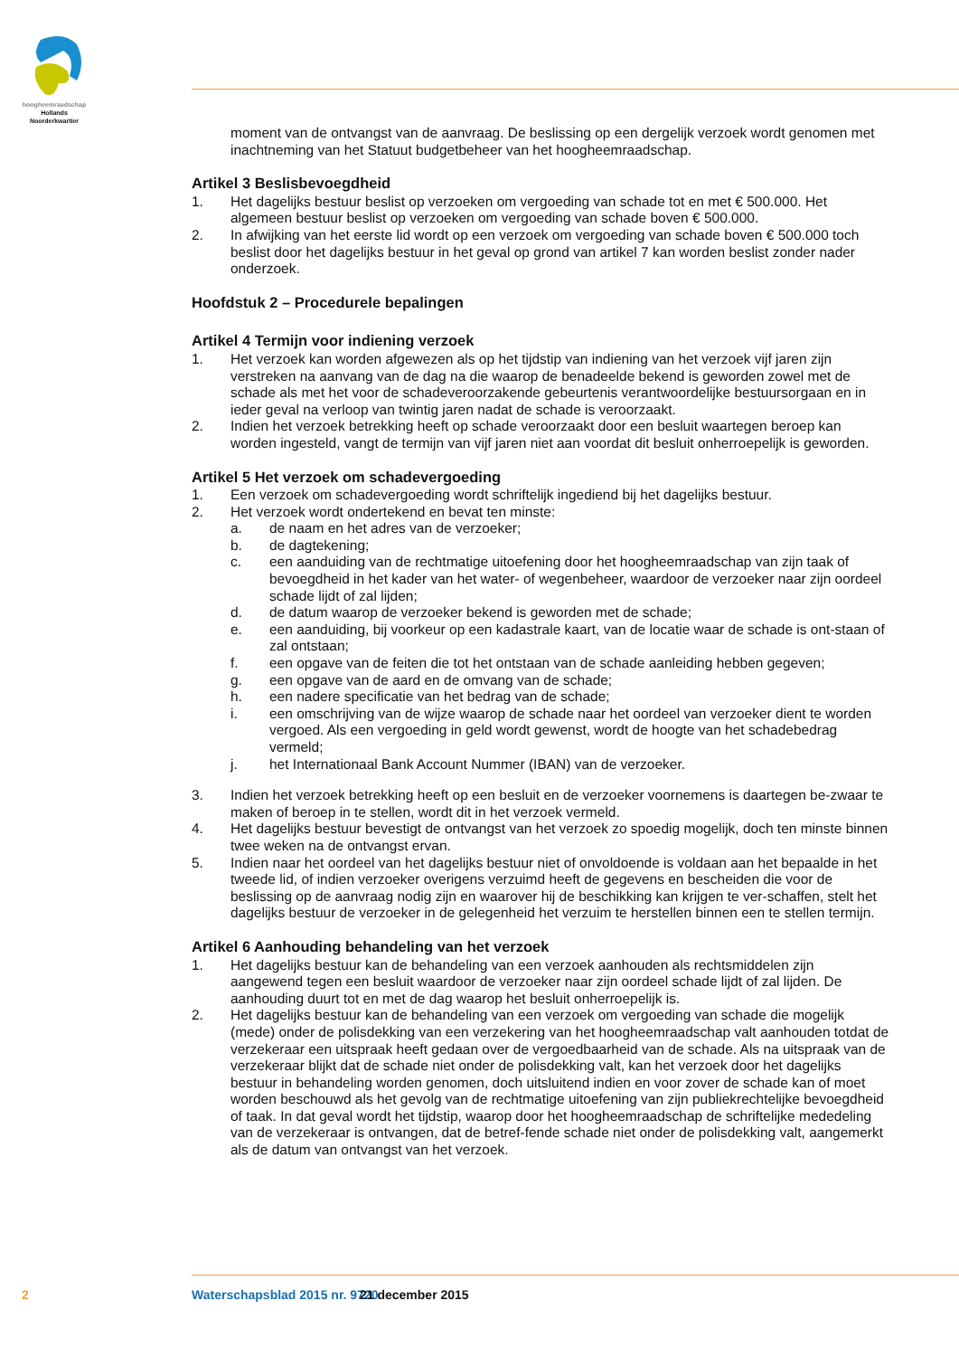hoogheemraadschap
Hollands
Noorderkwartier
moment van de ontvangst van de aanvraag. De beslissing op een dergelijk verzoek wordt genomen met inachtneming van het Statuut budgetbeheer van het hoogheemraadschap.
Artikel 3 Beslisbevoegdheid
1. Het dagelijks bestuur beslist op verzoeken om vergoeding van schade tot en met € 500.000. Het algemeen bestuur beslist op verzoeken om vergoeding van schade boven € 500.000.
2. In afwijking van het eerste lid wordt op een verzoek om vergoeding van schade boven € 500.000 toch beslist door het dagelijks bestuur in het geval op grond van artikel 7 kan worden beslist zonder nader onderzoek.
Hoofdstuk 2 – Procedurele bepalingen
Artikel 4 Termijn voor indiening verzoek
1. Het verzoek kan worden afgewezen als op het tijdstip van indiening van het verzoek vijf jaren zijn verstreken na aanvang van de dag na die waarop de benadeelde bekend is geworden zowel met de schade als met het voor de schadeveroorzakende gebeurtenis verantwoordelijke bestuursorgaan en in ieder geval na verloop van twintig jaren nadat de schade is veroorzaakt.
2. Indien het verzoek betrekking heeft op schade veroorzaakt door een besluit waartegen beroep kan worden ingesteld, vangt de termijn van vijf jaren niet aan voordat dit besluit onherroepelijk is geworden.
Artikel 5 Het verzoek om schadevergoeding
1. Een verzoek om schadevergoeding wordt schriftelijk ingediend bij het dagelijks bestuur.
2. Het verzoek wordt ondertekend en bevat ten minste:
a. de naam en het adres van de verzoeker;
b. de dagtekening;
c. een aanduiding van de rechtmatige uitoefening door het hoogheemraadschap van zijn taak of bevoegdheid in het kader van het water- of wegenbeheer, waardoor de verzoeker naar zijn oordeel schade lijdt of zal lijden;
d. de datum waarop de verzoeker bekend is geworden met de schade;
e. een aanduiding, bij voorkeur op een kadastrale kaart, van de locatie waar de schade is ont-staan of zal ontstaan;
f. een opgave van de feiten die tot het ontstaan van de schade aanleiding hebben gegeven;
g. een opgave van de aard en de omvang van de schade;
h. een nadere specificatie van het bedrag van de schade;
i. een omschrijving van de wijze waarop de schade naar het oordeel van verzoeker dient te worden vergoed. Als een vergoeding in geld wordt gewenst, wordt de hoogte van het schadebedrag vermeld;
j. het Internationaal Bank Account Nummer (IBAN) van de verzoeker.
3. Indien het verzoek betrekking heeft op een besluit en de verzoeker voornemens is daartegen be-zwaar te maken of beroep in te stellen, wordt dit in het verzoek vermeld.
4. Het dagelijks bestuur bevestigt de ontvangst van het verzoek zo spoedig mogelijk, doch ten minste binnen twee weken na de ontvangst ervan.
5. Indien naar het oordeel van het dagelijks bestuur niet of onvoldoende is voldaan aan het bepaalde in het tweede lid, of indien verzoeker overigens verzuimd heeft de gegevens en bescheiden die voor de beslissing op de aanvraag nodig zijn en waarover hij de beschikking kan krijgen te ver-schaffen, stelt het dagelijks bestuur de verzoeker in de gelegenheid het verzuim te herstellen binnen een te stellen termijn.
Artikel 6 Aanhouding behandeling van het verzoek
1. Het dagelijks bestuur kan de behandeling van een verzoek aanhouden als rechtsmiddelen zijn aangewend tegen een besluit waardoor de verzoeker naar zijn oordeel schade lijdt of zal lijden. De aanhouding duurt tot en met de dag waarop het besluit onherroepelijk is.
2. Het dagelijks bestuur kan de behandeling van een verzoek om vergoeding van schade die mogelijk (mede) onder de polisdekking van een verzekering van het hoogheemraadschap valt aanhouden totdat de verzekeraar een uitspraak heeft gedaan over de vergoedbaarheid van de schade. Als na uitspraak van de verzekeraar blijkt dat de schade niet onder de polisdekking valt, kan het verzoek door het dagelijks bestuur in behandeling worden genomen, doch uitsluitend indien en voor zover de schade kan of moet worden beschouwd als het gevolg van de rechtmatige uitoefening van zijn publiekrechtelijke bevoegdheid of taak. In dat geval wordt het tijdstip, waarop door het hoogheemraadschap de schriftelijke mededeling van de verzekeraar is ontvangen, dat de betref-fende schade niet onder de polisdekking valt, aangemerkt als de datum van ontvangst van het verzoek.
2 Waterschapsblad 2015 nr. 9720 21 december 2015